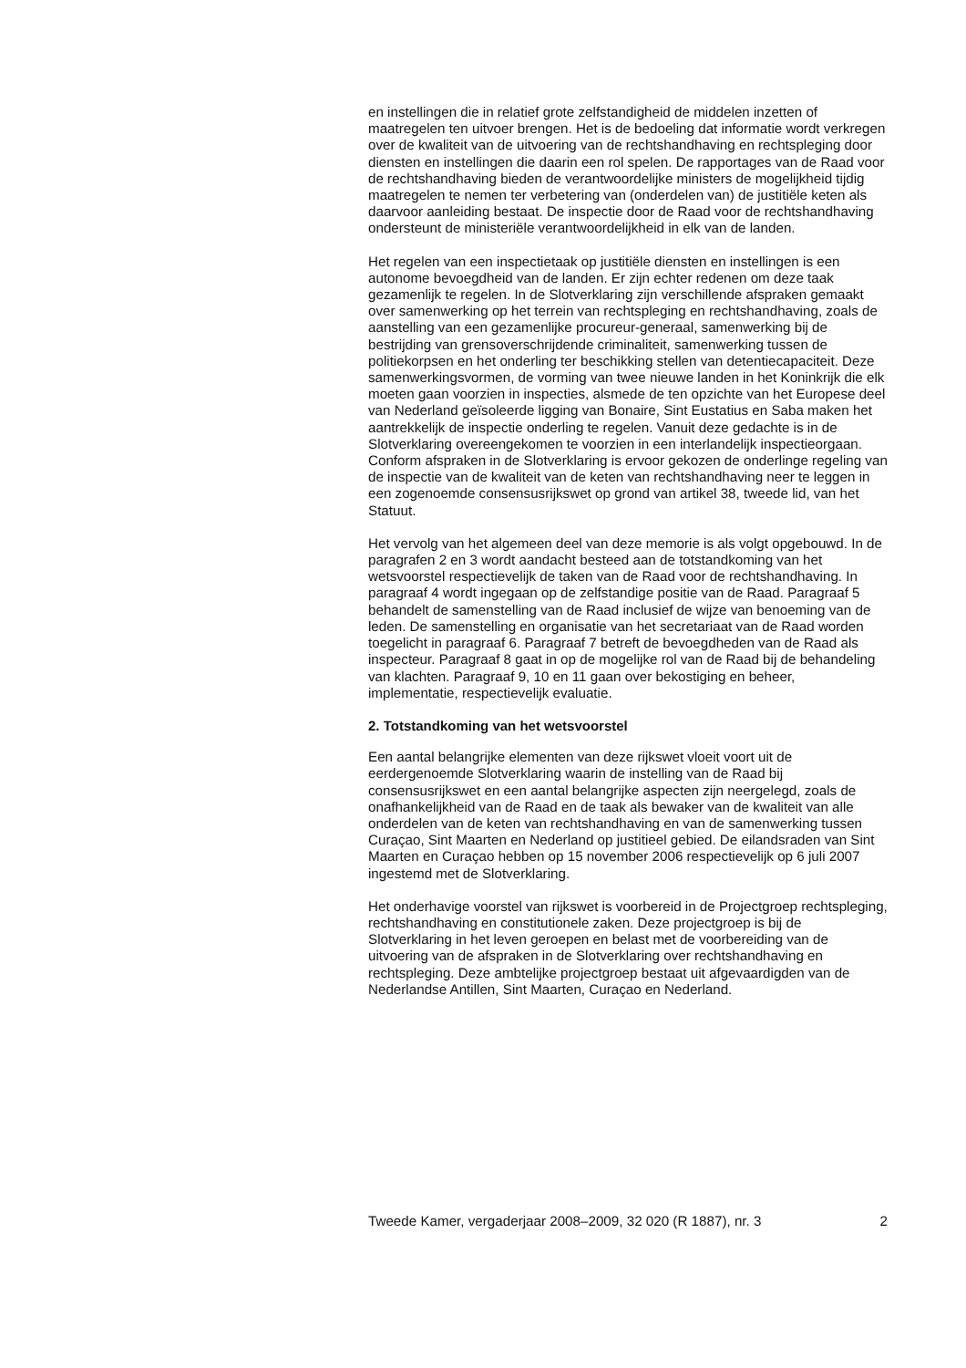en instellingen die in relatief grote zelfstandigheid de middelen inzetten of maatregelen ten uitvoer brengen. Het is de bedoeling dat informatie wordt verkregen over de kwaliteit van de uitvoering van de rechtshandhaving en rechtspleging door diensten en instellingen die daarin een rol spelen. De rapportages van de Raad voor de rechtshandhaving bieden de verantwoordelijke ministers de mogelijkheid tijdig maatregelen te nemen ter verbetering van (onderdelen van) de justitiële keten als daarvoor aanleiding bestaat. De inspectie door de Raad voor de rechtshandhaving ondersteunt de ministeriële verantwoordelijkheid in elk van de landen.
Het regelen van een inspectietaak op justitiële diensten en instellingen is een autonome bevoegdheid van de landen. Er zijn echter redenen om deze taak gezamenlijk te regelen. In de Slotverklaring zijn verschillende afspraken gemaakt over samenwerking op het terrein van rechtspleging en rechtshandhaving, zoals de aanstelling van een gezamenlijke procureur-generaal, samenwerking bij de bestrijding van grensoverschrijdende criminaliteit, samenwerking tussen de politiekorpsen en het onderling ter beschikking stellen van detentiecapaciteit. Deze samenwerkingsvormen, de vorming van twee nieuwe landen in het Koninkrijk die elk moeten gaan voorzien in inspecties, alsmede de ten opzichte van het Europese deel van Nederland geïsoleerde ligging van Bonaire, Sint Eustatius en Saba maken het aantrekkelijk de inspectie onderling te regelen. Vanuit deze gedachte is in de Slotverklaring overeengekomen te voorzien in een interlandelijk inspectieorgaan. Conform afspraken in de Slotverklaring is ervoor gekozen de onderlinge regeling van de inspectie van de kwaliteit van de keten van rechtshandhaving neer te leggen in een zogenoemde consensusrijkswet op grond van artikel 38, tweede lid, van het Statuut.
Het vervolg van het algemeen deel van deze memorie is als volgt opgebouwd. In de paragrafen 2 en 3 wordt aandacht besteed aan de totstandkoming van het wetsvoorstel respectievelijk de taken van de Raad voor de rechtshandhaving. In paragraaf 4 wordt ingegaan op de zelfstandige positie van de Raad. Paragraaf 5 behandelt de samenstelling van de Raad inclusief de wijze van benoeming van de leden. De samenstelling en organisatie van het secretariaat van de Raad worden toegelicht in paragraaf 6. Paragraaf 7 betreft de bevoegdheden van de Raad als inspecteur. Paragraaf 8 gaat in op de mogelijke rol van de Raad bij de behandeling van klachten. Paragraaf 9, 10 en 11 gaan over bekostiging en beheer, implementatie, respectievelijk evaluatie.
2. Totstandkoming van het wetsvoorstel
Een aantal belangrijke elementen van deze rijkswet vloeit voort uit de eerdergenoemde Slotverklaring waarin de instelling van de Raad bij consensusrijkswet en een aantal belangrijke aspecten zijn neergelegd, zoals de onafhankelijkheid van de Raad en de taak als bewaker van de kwaliteit van alle onderdelen van de keten van rechtshandhaving en van de samenwerking tussen Curaçao, Sint Maarten en Nederland op justitieel gebied. De eilandsraden van Sint Maarten en Curaçao hebben op 15 november 2006 respectievelijk op 6 juli 2007 ingestemd met de Slotverklaring.
Het onderhavige voorstel van rijkswet is voorbereid in de Projectgroep rechtspleging, rechtshandhaving en constitutionele zaken. Deze projectgroep is bij de Slotverklaring in het leven geroepen en belast met de voorbereiding van de uitvoering van de afspraken in de Slotverklaring over rechtshandhaving en rechtspleging. Deze ambtelijke projectgroep bestaat uit afgevaardigden van de Nederlandse Antillen, Sint Maarten, Curaçao en Nederland.
Tweede Kamer, vergaderjaar 2008–2009, 32 020 (R 1887), nr. 3 2